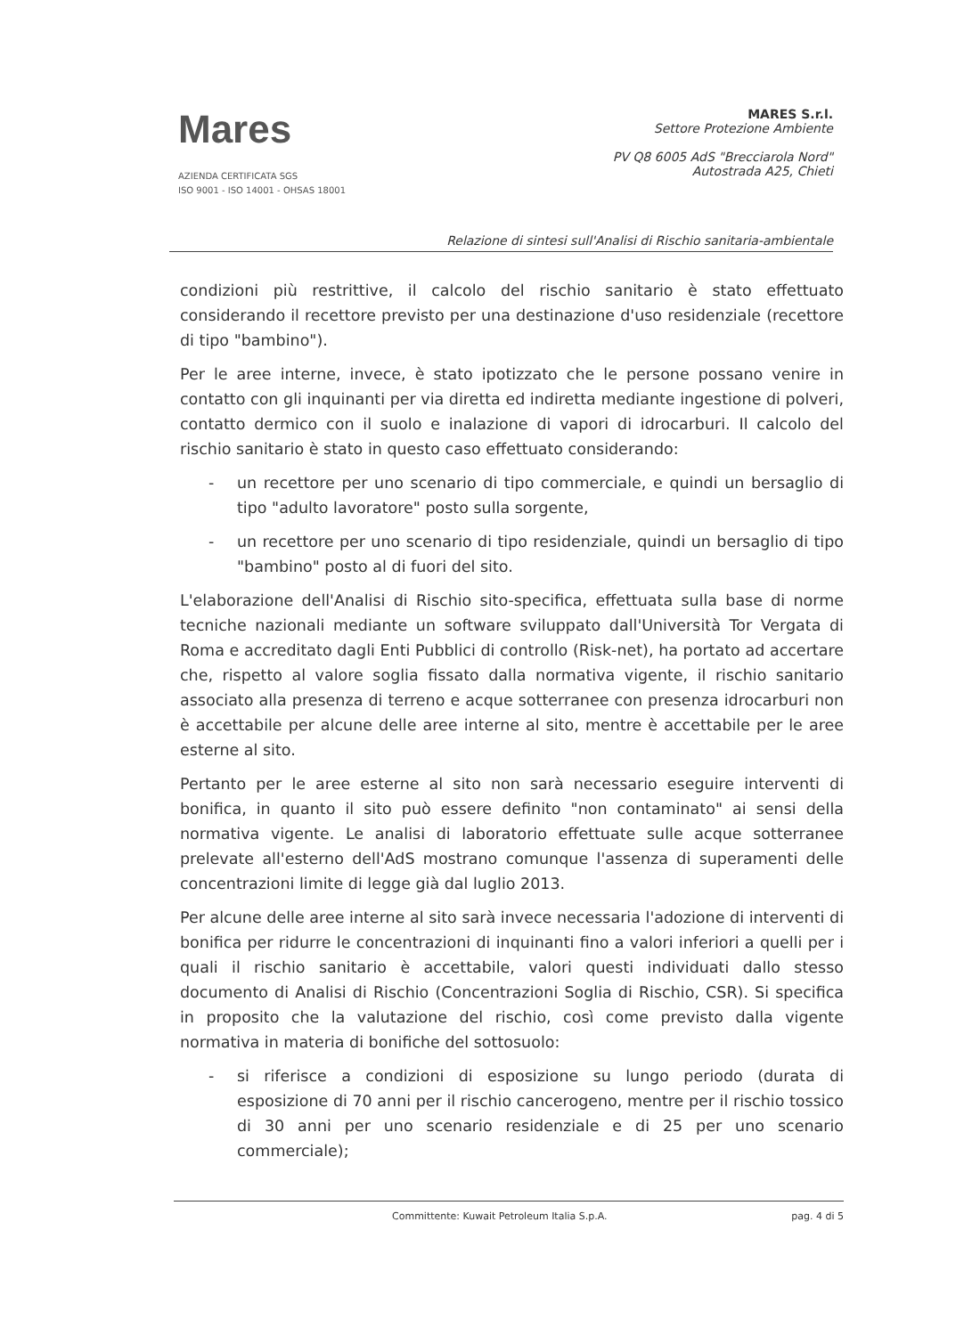Mares
AZIENDA CERTIFICATA SGS
ISO 9001 - ISO 14001 - OHSAS 18001
MARES S.r.l.
Settore Protezione Ambiente
PV Q8 6005 AdS "Brecciarola Nord"
Autostrada A25, Chieti
Relazione di sintesi sull'Analisi di Rischio sanitaria-ambientale
condizioni più restrittive, il calcolo del rischio sanitario è stato effettuato considerando il recettore previsto per una destinazione d'uso residenziale (recettore di tipo "bambino").
Per le aree interne, invece, è stato ipotizzato che le persone possano venire in contatto con gli inquinanti per via diretta ed indiretta mediante ingestione di polveri, contatto dermico con il suolo e inalazione di vapori di idrocarburi. Il calcolo del rischio sanitario è stato in questo caso effettuato considerando:
- un recettore per uno scenario di tipo commerciale, e quindi un bersaglio di tipo "adulto lavoratore" posto sulla sorgente,
- un recettore per uno scenario di tipo residenziale, quindi un bersaglio di tipo "bambino" posto al di fuori del sito.
L'elaborazione dell'Analisi di Rischio sito-specifica, effettuata sulla base di norme tecniche nazionali mediante un software sviluppato dall'Università Tor Vergata di Roma e accreditato dagli Enti Pubblici di controllo (Risk-net), ha portato ad accertare che, rispetto al valore soglia fissato dalla normativa vigente, il rischio sanitario associato alla presenza di terreno e acque sotterranee con presenza idrocarburi non è accettabile per alcune delle aree interne al sito, mentre è accettabile per le aree esterne al sito.
Pertanto per le aree esterne al sito non sarà necessario eseguire interventi di bonifica, in quanto il sito può essere definito "non contaminato" ai sensi della normativa vigente. Le analisi di laboratorio effettuate sulle acque sotterranee prelevate all'esterno dell'AdS mostrano comunque l'assenza di superamenti delle concentrazioni limite di legge già dal luglio 2013.
Per alcune delle aree interne al sito sarà invece necessaria l'adozione di interventi di bonifica per ridurre le concentrazioni di inquinanti fino a valori inferiori a quelli per i quali il rischio sanitario è accettabile, valori questi individuati dallo stesso documento di Analisi di Rischio (Concentrazioni Soglia di Rischio, CSR). Si specifica in proposito che la valutazione del rischio, così come previsto dalla vigente normativa in materia di bonifiche del sottosuolo:
- si riferisce a condizioni di esposizione su lungo periodo (durata di esposizione di 70 anni per il rischio cancerogeno, mentre per il rischio tossico di 30 anni per uno scenario residenziale e di 25 per uno scenario commerciale);
Committente: Kuwait Petroleum Italia S.p.A. pag. 4 di 5